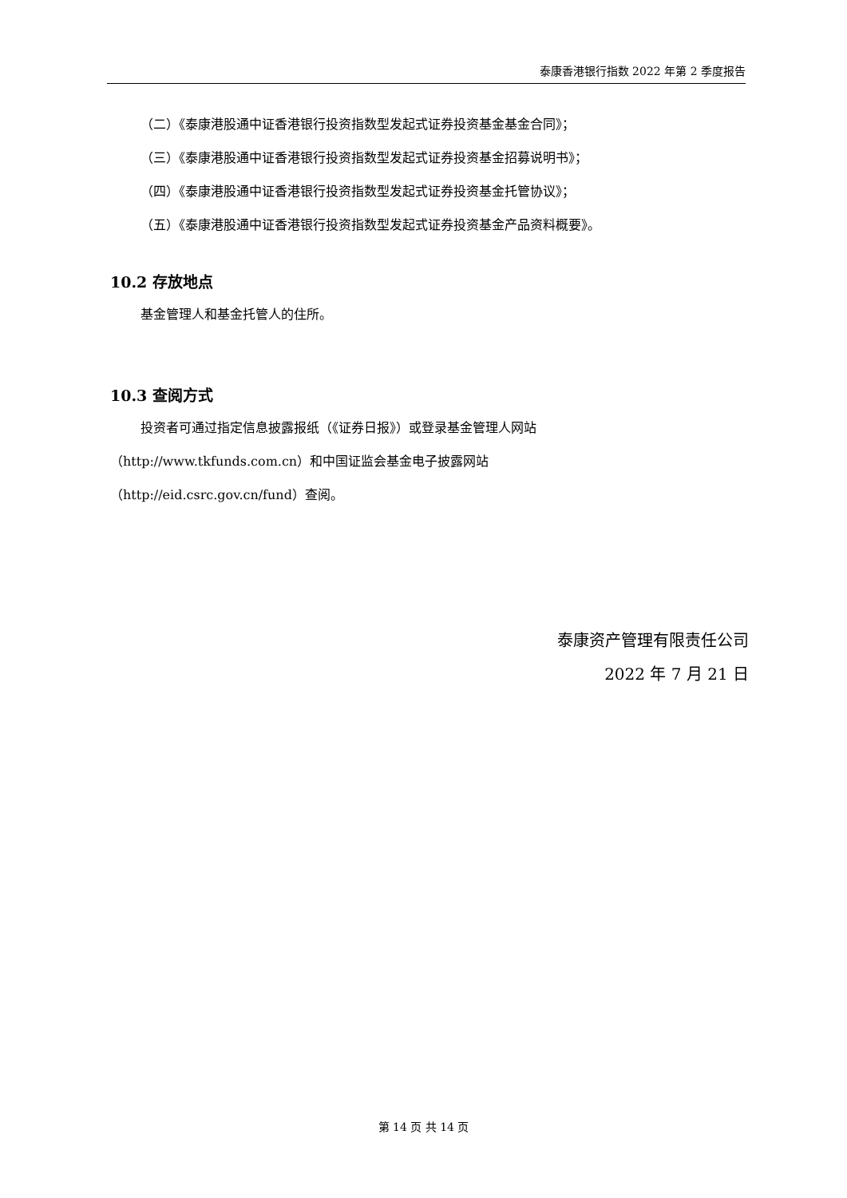泰康香港银行指数 2022 年第 2 季度报告
（二）《泰康港股通中证香港银行投资指数型发起式证券投资基金基金合同》；
（三）《泰康港股通中证香港银行投资指数型发起式证券投资基金招募说明书》；
（四）《泰康港股通中证香港银行投资指数型发起式证券投资基金托管协议》；
（五）《泰康港股通中证香港银行投资指数型发起式证券投资基金产品资料概要》。
10.2 存放地点
基金管理人和基金托管人的住所。
10.3 查阅方式
投资者可通过指定信息披露报纸（《证券日报》）或登录基金管理人网站
（http://www.tkfunds.com.cn）和中国证监会基金电子披露网站
（http://eid.csrc.gov.cn/fund）查阅。
泰康资产管理有限责任公司
2022 年 7 月 21 日
第 14 页 共 14 页